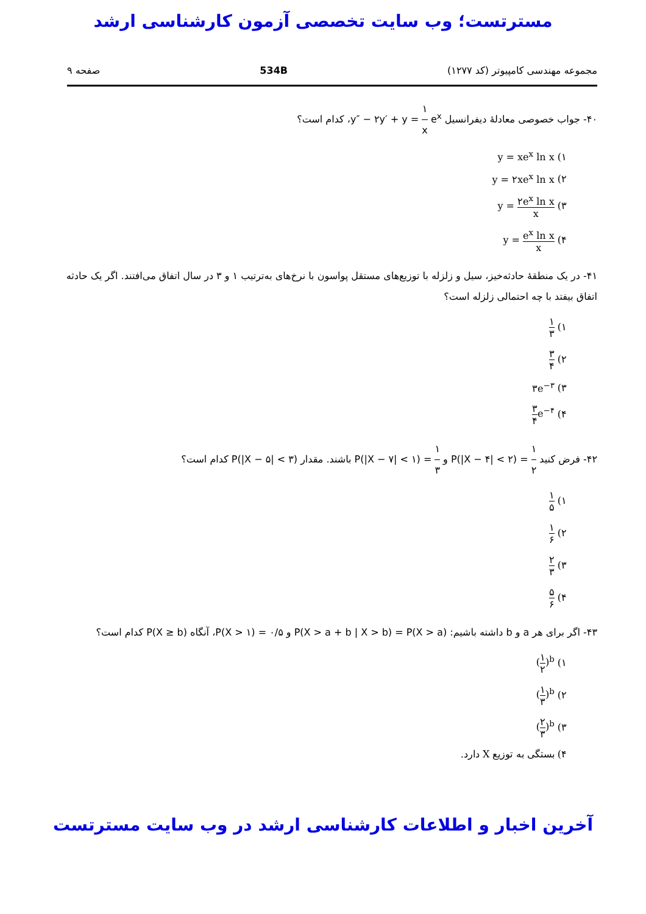مسترتست؛ وب سایت تخصصی آزمون کارشناسی ارشد
مجموعه مهندسی کامپیوتر (کد ۱۲۷۷) 534B صفحه ۹
۴۰- جواب خصوصی معادلهٔ دیفرانسیل y″ − ۲y′ + y = ۱ x e<sup>x</sup>، کدام است؟
۱) y = xe<sup>x</sup> ln x
۲) y = ۲xe<sup>x</sup> ln x
۳) y = ۲e<sup>x</sup> ln x x
۴) y = e<sup>x</sup> ln x x
۴۱- در یک منطقهٔ حادثه‌خیز، سیل و زلزله با توزیع‌های مستقل پواسون با نرخ‌های به‌ترتیب ۱ و ۳ در سال اتفاق می‌افتند. اگر یک حادثه اتفاق بیفتد با چه احتمالی زلزله است؟
۱) ۱ ۳
۲) ۳ ۴
۳) ۳e<sup>−۳</sup>
۴) ۳ ۴e<sup>−۴</sup>
۴۲- فرض کنید P(|X − ۴| < ۲) = ۱ ۲ و P(|X − ۷| < ۱) = ۱ ۳ باشند. مقدار P(|X − ۵| < ۳) کدام است؟
۱) ۱ ۵
۲) ۱ ۶
۳) ۲ ۳
۴) ۵ ۶
۴۳- اگر برای هر a و b داشته باشیم: P(X > a + b | X > b) = P(X > a) و P(X > ۱) = ۰/۵، آنگاه P(X ≥ b) کدام است؟
۱) (۱ ۲)<sup>b</sup>
۲) (۱ ۳)<sup>b</sup>
۳) (۲ ۳)<sup>b</sup>
۴) بستگی به توزیع X دارد.
آخرین اخبار و اطلاعات کارشناسی ارشد در وب سایت مسترتست